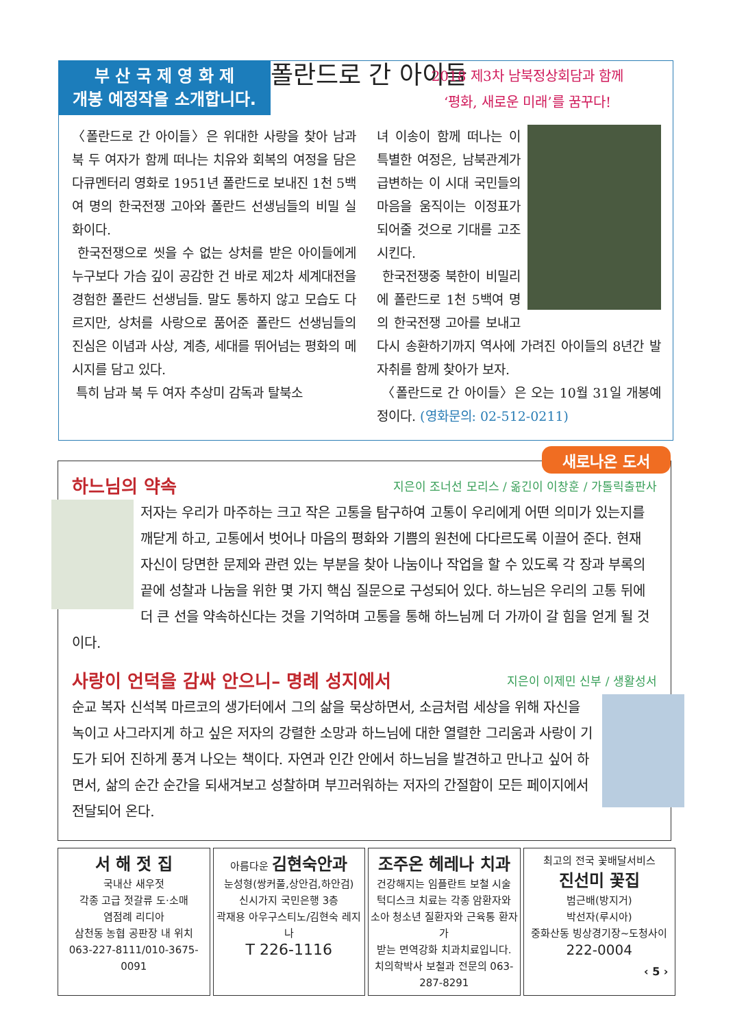부 산 국 제 영 화 제
개봉 예정작을 소개합니다.
폴란드로 간 아이들
2018 제3차 남북정상회담과 함께
‘평화, 새로운 미래’를 꿈꾸다!
〈폴란드로 간 아이들〉은 위대한 사랑을 찾아 남과 북 두 여자가 함께 떠나는 치유와 회복의 여정을 담은 다큐멘터리 영화로 1951년 폴란드로 보내진 1천 5백여 명의 한국전쟁 고아와 폴란드 선생님들의 비밀 실화이다.
한국전쟁으로 씻을 수 없는 상처를 받은 아이들에게 누구보다 가슴 깊이 공감한 건 바로 제2차 세계대전을 경험한 폴란드 선생님들. 말도 통하지 않고 모습도 다르지만, 상처를 사랑으로 품어준 폴란드 선생님들의 진심은 이념과 사상, 계층, 세대를 뛰어넘는 평화의 메시지를 담고 있다.
특히 남과 북 두 여자 추상미 감독과 탈북소
녀 이송이 함께 떠나는 이 특별한 여정은, 남북관계가 급변하는 이 시대 국민들의 마음을 움직이는 이정표가 되어줄 것으로 기대를 고조시킨다.
한국전쟁중 북한이 비밀리에 폴란드로 1천 5백여 명의 한국전쟁 고아를 보내고 다시 송환하기까지 역사에 가려진 아이들의 8년간 발자취를 함께 찾아가 보자.
〈폴란드로 간 아이들〉은 오는 10월 31일 개봉예정이다. (영화문의: 02-512-0211)
새로나온 도서
하느님의 약속 지은이 조너선 모리스 / 옮긴이 이창훈 / 가톨릭출판사
저자는 우리가 마주하는 크고 작은 고통을 탐구하여 고통이 우리에게 어떤 의미가 있는지를 깨닫게 하고, 고통에서 벗어나 마음의 평화와 기쁨의 원천에 다다르도록 이끌어 준다. 현재 자신이 당면한 문제와 관련 있는 부분을 찾아 나눔이나 작업을 할 수 있도록 각 장과 부록의 끝에 성찰과 나눔을 위한 몇 가지 핵심 질문으로 구성되어 있다. 하느님은 우리의 고통 뒤에 더 큰 선을 약속하신다는 것을 기억하며 고통을 통해 하느님께 더 가까이 갈 힘을 얻게 될 것이다.
사랑이 언덕을 감싸 안으니– 명례 성지에서 지은이 이제민 신부 / 생활성서
순교 복자 신석복 마르코의 생가터에서 그의 삶을 묵상하면서, 소금처럼 세상을 위해 자신을 녹이고 사그라지게 하고 싶은 저자의 강렬한 소망과 하느님에 대한 열렬한 그리움과 사랑이 기도가 되어 진하게 풍겨 나오는 책이다. 자연과 인간 안에서 하느님을 발견하고 만나고 싶어 하면서, 삶의 순간 순간을 되새겨보고 성찰하며 부끄러워하는 저자의 간절함이 모든 페이지에서 전달되어 온다.
서 해 젓 집
국내산 새우젓
각종 고급 젓갈류 도·소매
염점례 리디아
삼천동 농협 공판장 내 위치
063-227-8111/010-3675-0091
아름다운 김현숙안과
눈성형(쌍커풀,상안검,하안검)
신시가지 국민은행 3층
곽재용 아우구스티노/김현숙 레지나
T 226-1116
조주온 헤레나 치과
건강해지는 임플란트 보철 시술
턱디스크 치료는 각종 암환자와
소아 청소년 질환자와 근육통 환자가
받는 면역강화 치과치료입니다.
치의학박사 보철과 전문의 063-287-8291
최고의 전국 꽃배달서비스
진선미 꽃집
범근배(방지거)
박선자(루시아)
중화산동 빙상경기장~도청사이
222-0004
‹ 5 ›